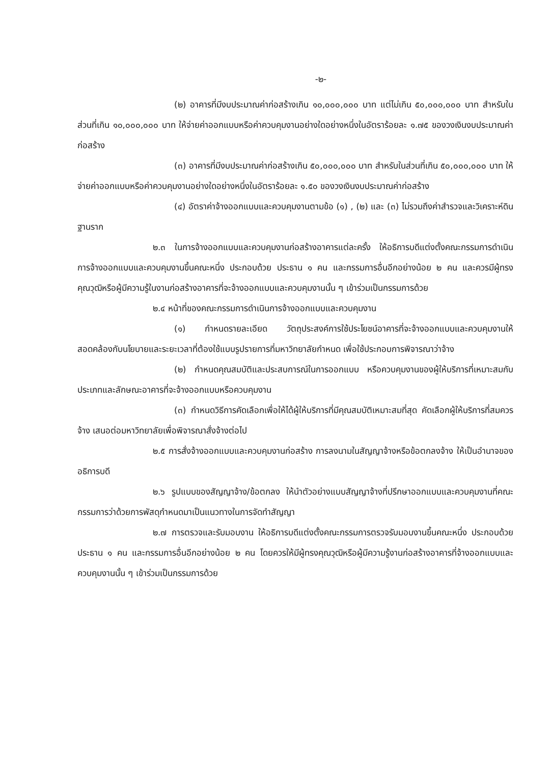-๒-
(๒) อาคารที่มีงบประมาณค่าก่อสร้างเกิน ๑๐,๐๐๐,๐๐๐ บาท แต่ไม่เกิน ๕๐,๐๐๐,๐๐๐ บาท สำหรับในส่วนที่เกิน ๑๐,๐๐๐,๐๐๐ บาท ให้จ่ายค่าออกแบบหรือค่าควบคุมงานอย่างใดอย่างหนึ่งในอัตราร้อยละ ๑.๗๕ ของวงเงินงบประมาณค่าก่อสร้าง
(๓) อาคารที่มีงบประมาณค่าก่อสร้างเกิน ๕๐,๐๐๐,๐๐๐ บาท สำหรับในส่วนที่เกิน ๕๐,๐๐๐,๐๐๐ บาท ให้จ่ายค่าออกแบบหรือค่าควบคุมงานอย่างใดอย่างหนึ่งในอัตราร้อยละ ๑.๕๐ ของวงเงินงบประมาณค่าก่อสร้าง
(๔) อัตราค่าจ้างออกแบบและควบคุมงานตามข้อ (๑) , (๒) และ (๓) ไม่รวมถึงค่าสำรวจและวิเคราะห์ดินฐานราก
๒.๓ ในการจ้างออกแบบและควบคุมงานก่อสร้างอาคารแต่ละครั้ง ให้อธิการบดีแต่งตั้งคณะกรรมการดำเนินการจ้างออกแบบและควบคุมงานขึ้นคณะหนึ่ง ประกอบด้วย ประธาน ๑ คน และกรรมการอื่นอีกอย่างน้อย ๒ คน และควรมีผู้ทรงคุณวุฒิหรือผู้มีความรู้ในงานก่อสร้างอาคารที่จะจ้างออกแบบและควบคุมงานนั้น ๆ เข้าร่วมเป็นกรรมการด้วย
๒.๔ หน้าที่ของคณะกรรมการดำเนินการจ้างออกแบบและควบคุมงาน
(๑) กำหนดรายละเอียด วัตถุประสงค์การใช้ประโยชน์อาคารที่จะจ้างออกแบบและควบคุมงานให้สอดคล้องกับนโยบายและระยะเวลาที่ต้องใช้แบบรูปรายการที่มหาวิทยาลัยกำหนด เพื่อใช้ประกอบการพิจารณาว่าจ้าง
(๒) กำหนดคุณสมบัติและประสบการณ์ในการออกแบบ หรือควบคุมงานของผู้ให้บริการที่เหมาะสมกับประเภทและลักษณะอาคารที่จะจ้างออกแบบหรือควบคุมงาน
(๓) กำหนดวิธีการคัดเลือกเพื่อให้ได้ผู้ให้บริการที่มีคุณสมบัติเหมาะสมที่สุด คัดเลือกผู้ให้บริการที่สมควรจ้าง เสนอต่อมหาวิทยาลัยเพื่อพิจารณาสั่งจ้างต่อไป
๒.๕ การสั่งจ้างออกแบบและควบคุมงานก่อสร้าง การลงนามในสัญญาจ้างหรือข้อตกลงจ้าง ให้เป็นอำนาจของอธิการบดี
๒.๖ รูปแบบของสัญญาจ้าง/ข้อตกลง ให้นำตัวอย่างแบบสัญญาจ้างที่ปรึกษาออกแบบและควบคุมงานที่คณะกรรมการว่าด้วยการพัสดุกำหนดมาเป็นแนวทางในการจัดทำสัญญา
๒.๗ การตรวจและรับมอบงาน ให้อธิการบดีแต่งตั้งคณะกรรมการตรวจรับมอบงานขึ้นคณะหนึ่ง ประกอบด้วย ประธาน ๑ คน และกรรมการอื่นอีกอย่างน้อย ๒ คน โดยควรให้มีผู้ทรงคุณวุฒิหรือผู้มีความรู้งานก่อสร้างอาคารที่จ้างออกแบบและควบคุมงานนั้น ๆ เข้าร่วมเป็นกรรมการด้วย